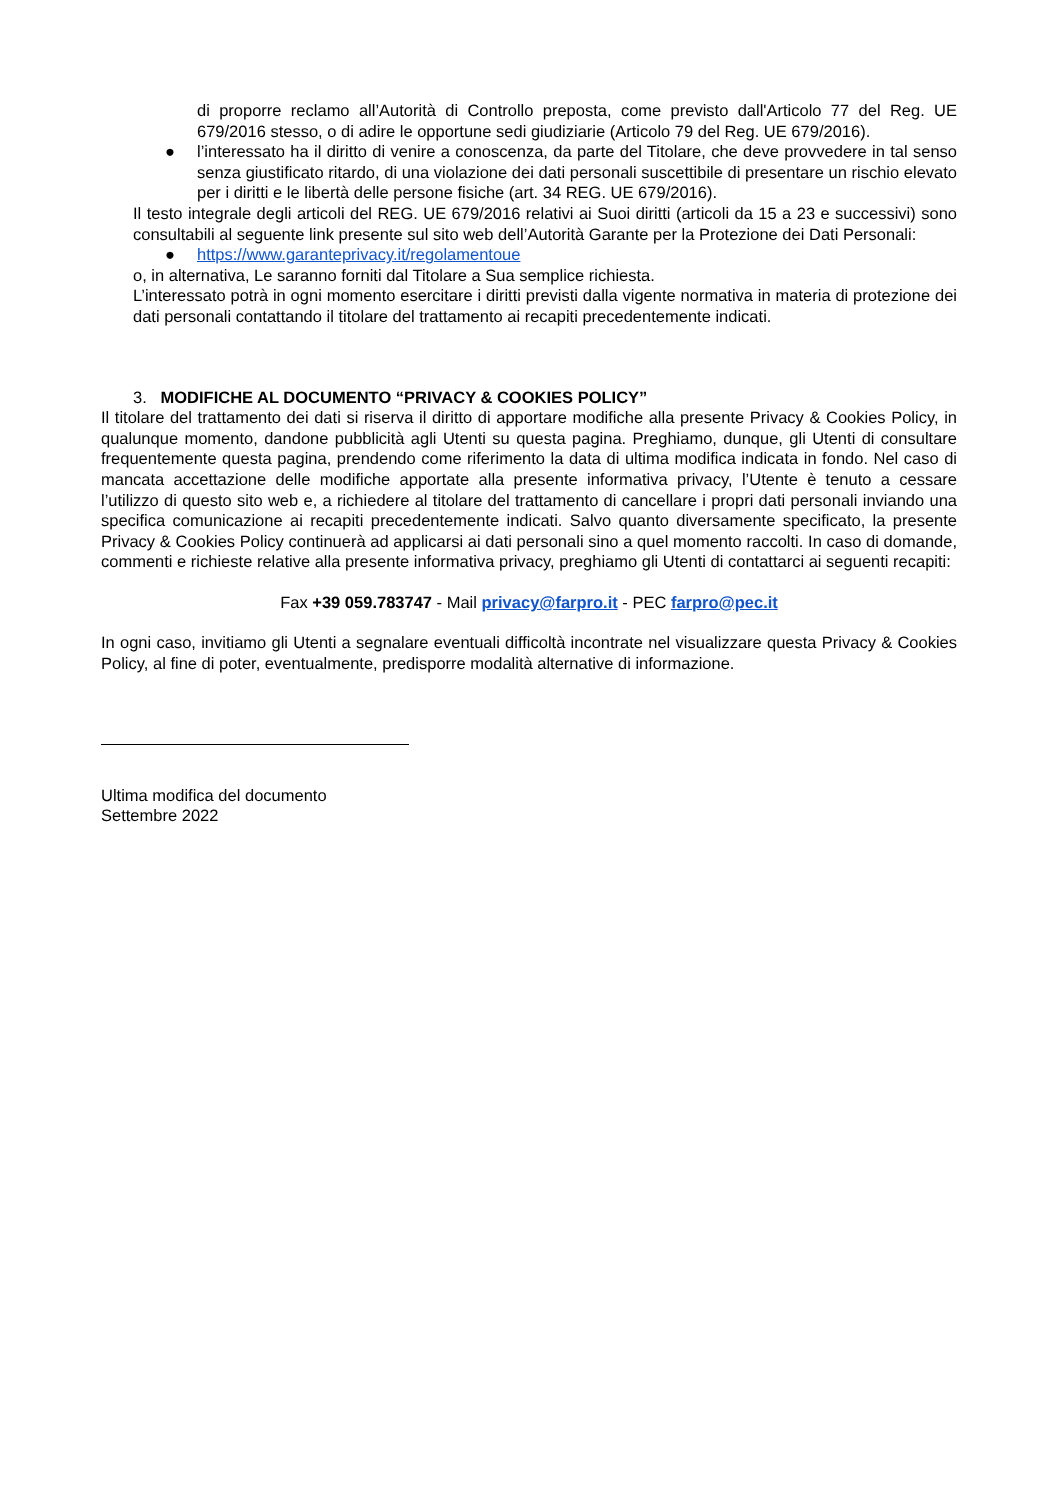di proporre reclamo all’Autorità di Controllo preposta, come previsto dall'Articolo 77 del Reg. UE 679/2016 stesso, o di adire le opportune sedi giudiziarie (Articolo 79 del Reg. UE 679/2016).
● l’interessato ha il diritto di venire a conoscenza, da parte del Titolare, che deve provvedere in tal senso senza giustificato ritardo, di una violazione dei dati personali suscettibile di presentare un rischio elevato per i diritti e le libertà delle persone fisiche (art. 34 REG. UE 679/2016).
Il testo integrale degli articoli del REG. UE 679/2016 relativi ai Suoi diritti (articoli da 15 a 23 e successivi) sono consultabili al seguente link presente sul sito web dell’Autorità Garante per la Protezione dei Dati Personali:
● https://www.garanteprivacy.it/regolamentoue
o, in alternativa, Le saranno forniti dal Titolare a Sua semplice richiesta.
L’interessato potrà in ogni momento esercitare i diritti previsti dalla vigente normativa in materia di protezione dei dati personali contattando il titolare del trattamento ai recapiti precedentemente indicati.
3. MODIFICHE AL DOCUMENTO “PRIVACY & COOKIES POLICY”
Il titolare del trattamento dei dati si riserva il diritto di apportare modifiche alla presente Privacy & Cookies Policy, in qualunque momento, dandone pubblicità agli Utenti su questa pagina. Preghiamo, dunque, gli Utenti di consultare frequentemente questa pagina, prendendo come riferimento la data di ultima modifica indicata in fondo. Nel caso di mancata accettazione delle modifiche apportate alla presente informativa privacy, l’Utente è tenuto a cessare l’utilizzo di questo sito web e, a richiedere al titolare del trattamento di cancellare i propri dati personali inviando una specifica comunicazione ai recapiti precedentemente indicati. Salvo quanto diversamente specificato, la presente Privacy & Cookies Policy continuerà ad applicarsi ai dati personali sino a quel momento raccolti. In caso di domande, commenti e richieste relative alla presente informativa privacy, preghiamo gli Utenti di contattarci ai seguenti recapiti:
Fax +39 059.783747 - Mail privacy@farpro.it - PEC farpro@pec.it
In ogni caso, invitiamo gli Utenti a segnalare eventuali difficoltà incontrate nel visualizzare questa Privacy & Cookies Policy, al fine di poter, eventualmente, predisporre modalità alternative di informazione.
Ultima modifica del documento
Settembre 2022